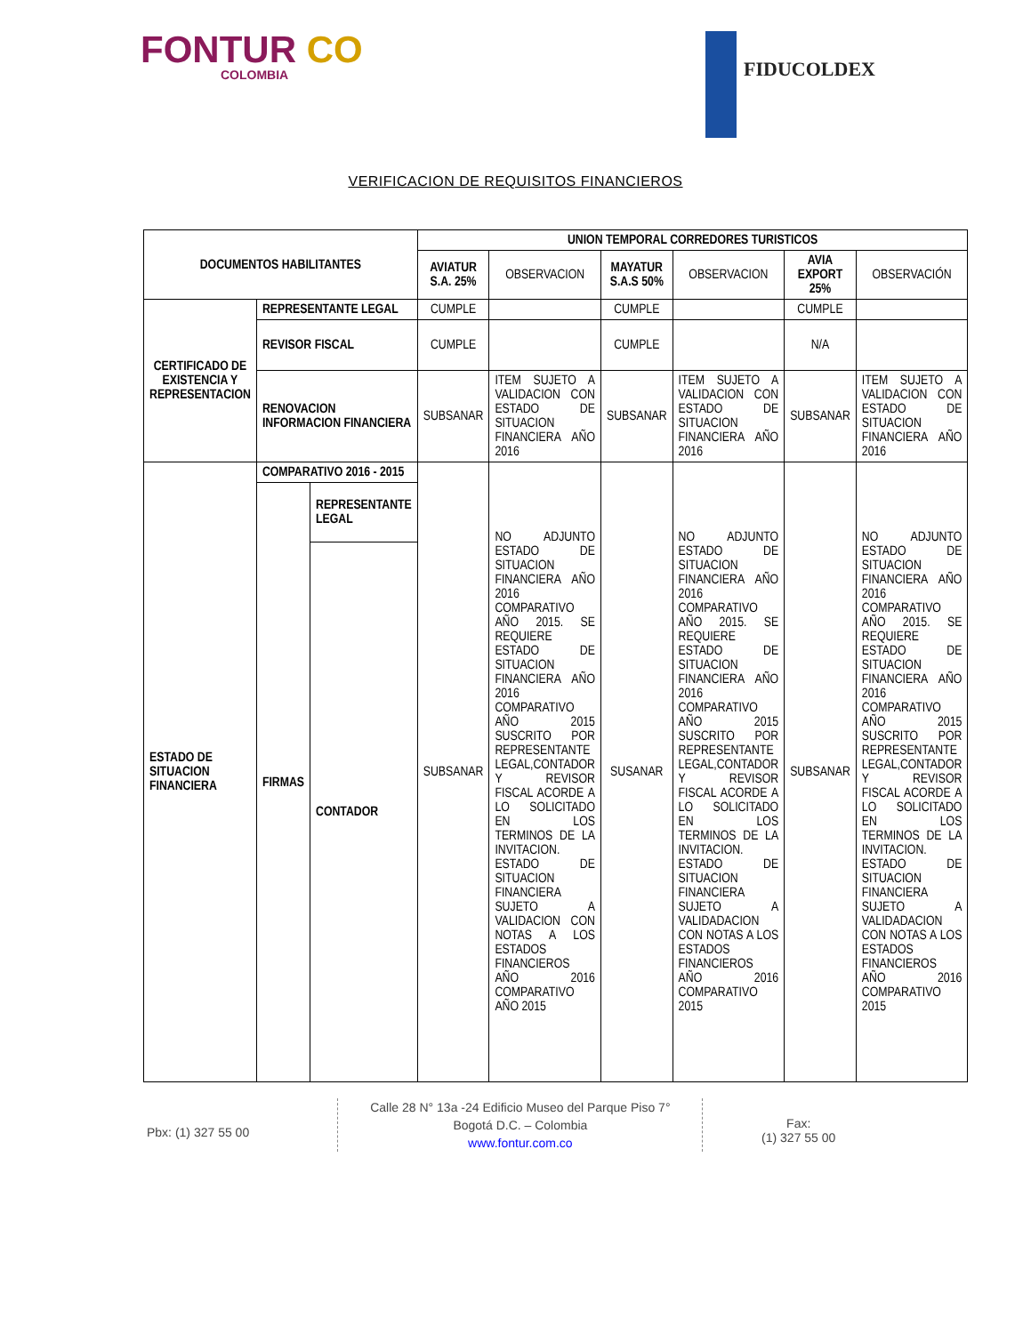FONTUR CO
COLOMBIA
FIDUCOLDEX
VERIFICACION DE REQUISITOS FINANCIEROS
| DOCUMENTOS HABILITANTES | | | UNION TEMPORAL CORREDORES TURISTICOS | | | | | |
| --- | --- | --- | --- | --- | --- | --- | --- | --- |
| | | | AVIATUR S.A. 25% | OBSERVACION | MAYATUR S.A.S 50% | OBSERVACION | AVIA EXPORT 25% | OBSERVACIÓN |
| CERTIFICADO DE EXISTENCIA Y REPRESENTACION | REPRESENTANTE LEGAL | | CUMPLE | | CUMPLE | | CUMPLE | |
| | REVISOR FISCAL | | CUMPLE | | CUMPLE | | N/A | |
| | RENOVACION INFORMACION FINANCIERA | | SUBSANAR | ITEM SUJETO A VALIDACION CON ESTADO DE SITUACION FINANCIERA AÑO 2016 | SUBSANAR | ITEM SUJETO A VALIDACION CON ESTADO DE SITUACION FINANCIERA AÑO 2016 | SUBSANAR | ITEM SUJETO A VALIDACION CON ESTADO DE SITUACION FINANCIERA AÑO 2016 |
| ESTADO DE SITUACION FINANCIERA | COMPARATIVO 2016 - 2015 | | SUBSANAR | NO ADJUNTO ESTADO DE SITUACION FINANCIERA AÑO 2016 COMPARATIVO AÑO 2015. SE REQUIERE ESTADO DE SITUACION FINANCIERA AÑO 2016 COMPARATIVO AÑO 2015 SUSCRITO POR REPRESENTANTE LEGAL,CONTADOR Y REVISOR FISCAL ACORDE A LO SOLICITADO EN LOS TERMINOS DE LA INVITACION. ESTADO DE SITUACION FINANCIERA SUJETO A VALIDACION CON NOTAS A LOS ESTADOS FINANCIEROS AÑO 2016 COMPARATIVO AÑO 2015 | SUSANAR | NO ADJUNTO ESTADO DE SITUACION FINANCIERA AÑO 2016 COMPARATIVO AÑO 2015. SE REQUIERE ESTADO DE SITUACION FINANCIERA AÑO 2016 COMPARATIVO AÑO 2015 SUSCRITO POR REPRESENTANTE LEGAL,CONTADOR Y REVISOR FISCAL ACORDE A LO SOLICITADO EN LOS TERMINOS DE LA INVITACION. ESTADO DE SITUACION FINANCIERA SUJETO A VALIDADACION CON NOTAS A LOS ESTADOS FINANCIEROS AÑO 2016 COMPARATIVO 2015 | SUBSANAR | NO ADJUNTO ESTADO DE SITUACION FINANCIERA AÑO 2016 COMPARATIVO AÑO 2015. SE REQUIERE ESTADO DE SITUACION FINANCIERA AÑO 2016 COMPARATIVO AÑO 2015 SUSCRITO POR REPRESENTANTE LEGAL,CONTADOR Y REVISOR FISCAL ACORDE A LO SOLICITADO EN LOS TERMINOS DE LA INVITACION. ESTADO DE SITUACION FINANCIERA SUJETO A VALIDADACION CON NOTAS A LOS ESTADOS FINANCIEROS AÑO 2016 COMPARATIVO 2015 |
| | FIRMAS | REPRESENTANTE LEGAL | | | | | | |
| | | CONTADOR | | | | | | |
Pbx: (1) 327 55 00
Calle 28 N° 13a -24 Edificio Museo del Parque Piso 7°
Bogotá D.C. – Colombia
www.fontur.com.co
Fax:
(1) 327 55 00